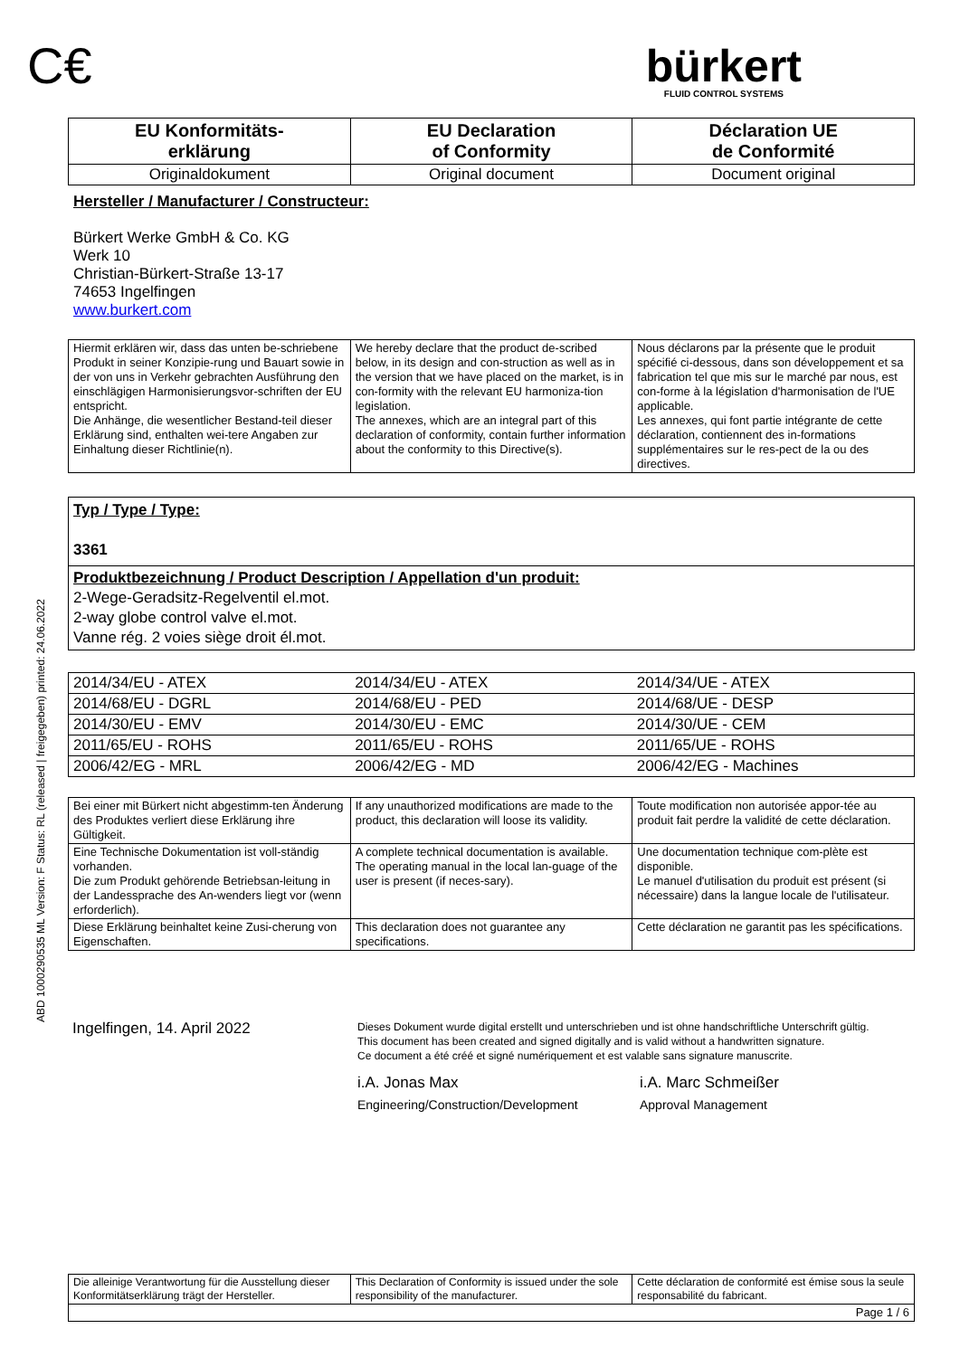ABD 1000290535 ML Version: F Status: RL (released | freigegeben) printed: 24.06.2022
C€
bürkert
FLUID CONTROL SYSTEMS
| EU Konformitäts- erklärung | EU Declaration of Conformity | Déclaration UE de Conformité |
| --- | --- | --- |
| Originaldokument | Original document | Document original |
Hersteller / Manufacturer / Constructeur:
Bürkert Werke GmbH & Co. KG
Werk 10
Christian-Bürkert-Straße 13-17
74653 Ingelfingen
www.burkert.com
| Hiermit erklären wir, dass das unten be-schriebene Produkt in seiner Konzipie-rung und Bauart sowie in der von uns in Verkehr gebrachten Ausführung den einschlägigen Harmonisierungsvor-schriften der EU entspricht. Die Anhänge, die wesentlicher Bestand-teil dieser Erklärung sind, enthalten wei-tere Angaben zur Einhaltung dieser Richtlinie(n). | We hereby declare that the product de-scribed below, in its design and con-struction as well as in the version that we have placed on the market, is in con-formity with the relevant EU harmoniza-tion legislation. The annexes, which are an integral part of this declaration of conformity, contain further information about the conformity to this Directive(s). | Nous déclarons par la présente que le produit spécifié ci-dessous, dans son développement et sa fabrication tel que mis sur le marché par nous, est con-forme à la législation d'harmonisation de l'UE applicable. Les annexes, qui font partie intégrante de cette déclaration, contiennent des in-formations supplémentaires sur le res-pect de la ou des directives. |
Typ / Type / Type:
3361
Produktbezeichnung / Product Description / Appellation d'un produit:
2-Wege-Geradsitz-Regelventil el.mot.
2-way globe control valve el.mot.
Vanne rég. 2 voies siège droit él.mot.
| 2014/34/EU - ATEX | 2014/34/EU - ATEX | 2014/34/UE - ATEX |
| 2014/68/EU - DGRL | 2014/68/EU - PED | 2014/68/UE - DESP |
| 2014/30/EU - EMV | 2014/30/EU - EMC | 2014/30/UE - CEM |
| 2011/65/EU - ROHS | 2011/65/EU - ROHS | 2011/65/UE - ROHS |
| 2006/42/EG - MRL | 2006/42/EG - MD | 2006/42/EG - Machines |
| Bei einer mit Bürkert nicht abgestimm-ten Änderung des Produktes verliert diese Erklärung ihre Gültigkeit. | If any unauthorized modifications are made to the product, this declaration will loose its validity. | Toute modification non autorisée appor-tée au produit fait perdre la validité de cette déclaration. |
| Eine Technische Dokumentation ist voll-ständig vorhanden. Die zum Produkt gehörende Betriebsan-leitung in der Landessprache des An-wenders liegt vor (wenn erforderlich). | A complete technical documentation is available. The operating manual in the local lan-guage of the user is present (if neces-sary). | Une documentation technique com-plète est disponible. Le manuel d'utilisation du produit est présent (si nécessaire) dans la langue locale de l'utilisateur. |
| Diese Erklärung beinhaltet keine Zusi-cherung von Eigenschaften. | This declaration does not guarantee any specifications. | Cette déclaration ne garantit pas les spécifications. |
Ingelfingen, 14. April 2022
Dieses Dokument wurde digital erstellt und unterschrieben und ist ohne handschriftliche Unterschrift gültig.
This document has been created and signed digitally and is valid without a handwritten signature.
Ce document a été créé et signé numériquement et est valable sans signature manuscrite.
i.A. Jonas Max
Engineering/Construction/Development
i.A. Marc Schmeißer
Approval Management
| Die alleinige Verantwortung für die Ausstellung dieser Konformitätserklärung trägt der Hersteller. | This Declaration of Conformity is issued under the sole responsibility of the manufacturer. | Cette déclaration de conformité est émise sous la seule responsabilité du fabricant. |
| Page 1 / 6 | | |